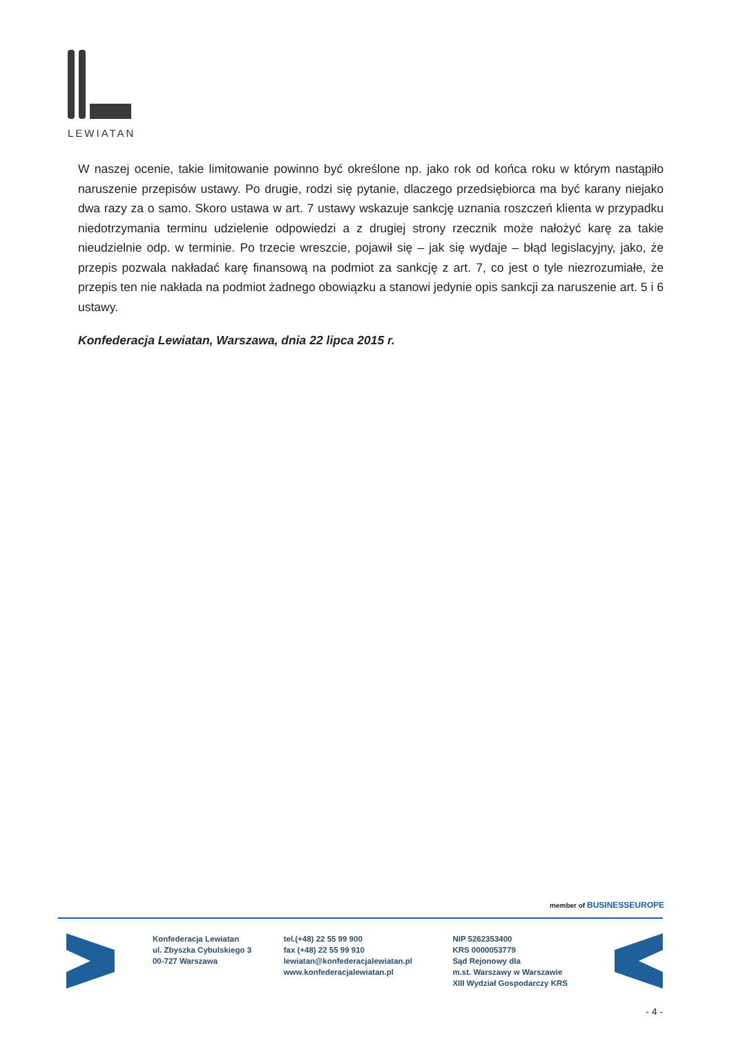LEWIATAN
W naszej ocenie, takie limitowanie powinno być określone np. jako rok od końca roku w którym nastąpiło naruszenie przepisów ustawy. Po drugie, rodzi się pytanie, dlaczego przedsiębiorca ma być karany niejako dwa razy za o samo. Skoro ustawa w art. 7 ustawy wskazuje sankcję uznania roszczeń klienta w przypadku niedotrzymania terminu udzielenie odpowiedzi a z drugiej strony rzecznik może nałożyć karę za takie nieudzielnie odp. w terminie. Po trzecie wreszcie, pojawił się – jak się wydaje – błąd legislacyjny, jako, że przepis pozwala nakładać karę finansową na podmiot za sankcję z art. 7, co jest o tyle niezrozumiałe, że przepis ten nie nakłada na podmiot żadnego obowiązku a stanowi jedynie opis sankcji za naruszenie art. 5 i 6 ustawy.
Konfederacja Lewiatan, Warszawa, dnia 22 lipca 2015 r.
member of BUSINESSEUROPE
Konfederacja Lewiatan
ul. Zbyszka Cybulskiego 3
00-727 Warszawa
tel.(+48) 22 55 99 900
fax (+48) 22 55 99 910
lewiatan@konfederacjalewiatan.pl
www.konfederacjalewiatan.pl
NIP 5262353400
KRS 0000053779
Sąd Rejonowy dla
m.st. Warszawy w Warszawie
XIII Wydział Gospodarczy KRS
- 4 -